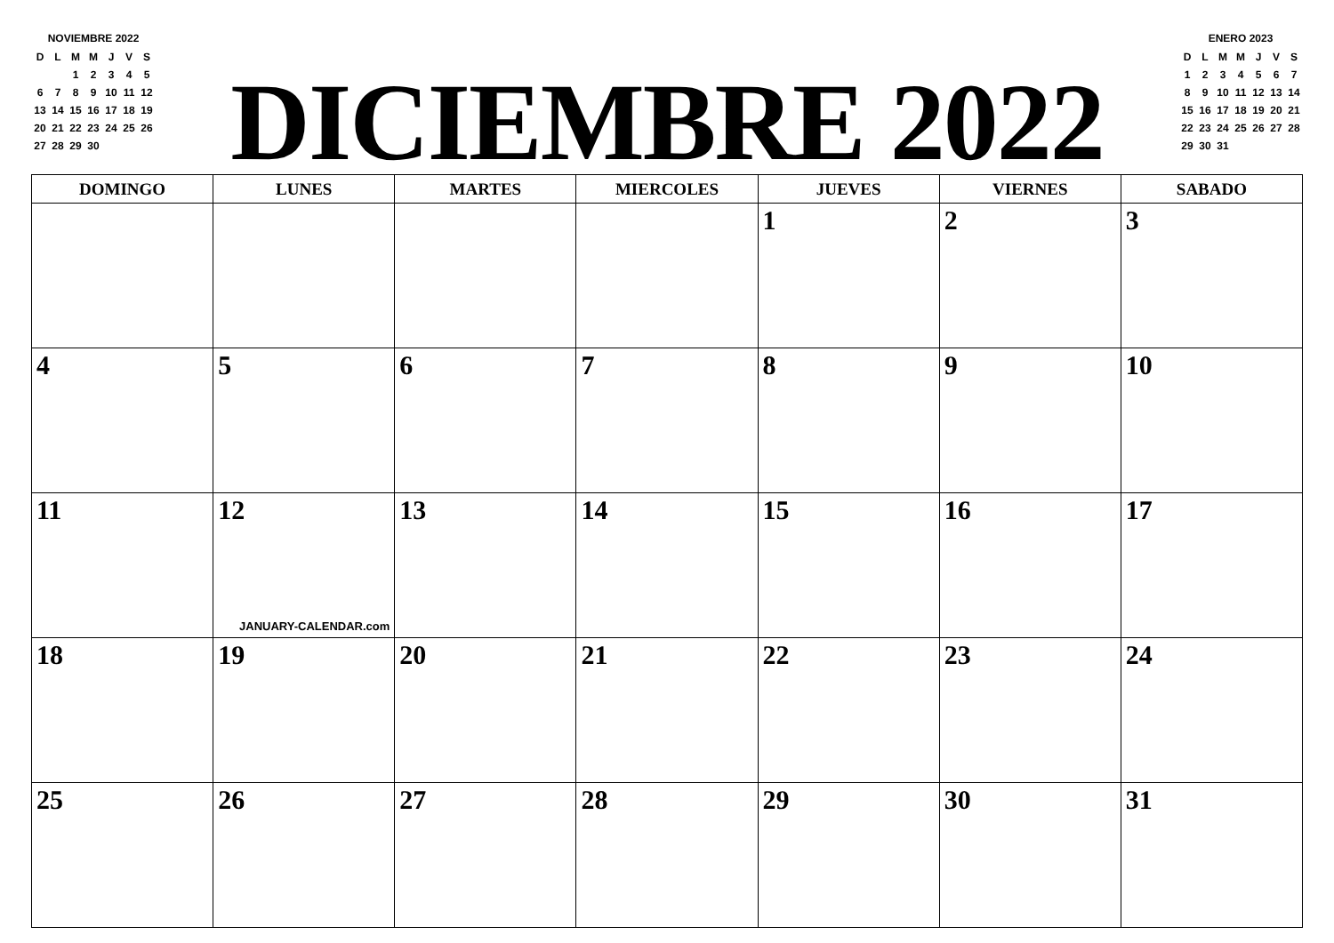NOVIEMBRE 2022
| D | L | M | M | J | V | S |
| | | 1 | 2 | 3 | 4 | 5 |
| 6 | 7 | 8 | 9 | 10 | 11 | 12 |
| 13 | 14 | 15 | 16 | 17 | 18 | 19 |
| 20 | 21 | 22 | 23 | 24 | 25 | 26 |
| 27 | 28 | 29 | 30 | | | |
DICIEMBRE 2022
ENERO 2023
| D | L | M | M | J | V | S |
| 1 | 2 | 3 | 4 | 5 | 6 | 7 |
| 8 | 9 | 10 | 11 | 12 | 13 | 14 |
| 15 | 16 | 17 | 18 | 19 | 20 | 21 |
| 22 | 23 | 24 | 25 | 26 | 27 | 28 |
| 29 | 30 | 31 | | | | |
| DOMINGO | LUNES | MARTES | MIERCOLES | JUEVES | VIERNES | SABADO |
| --- | --- | --- | --- | --- | --- | --- |
| | | | | 1 | 2 | 3 |
| 4 | 5 | 6 | 7 | 8 | 9 | 10 |
| 11 | 12 JANUARY-CALENDAR.com | 13 | 14 | 15 | 16 | 17 |
| 18 | 19 | 20 | 21 | 22 | 23 | 24 |
| 25 | 26 | 27 | 28 | 29 | 30 | 31 |